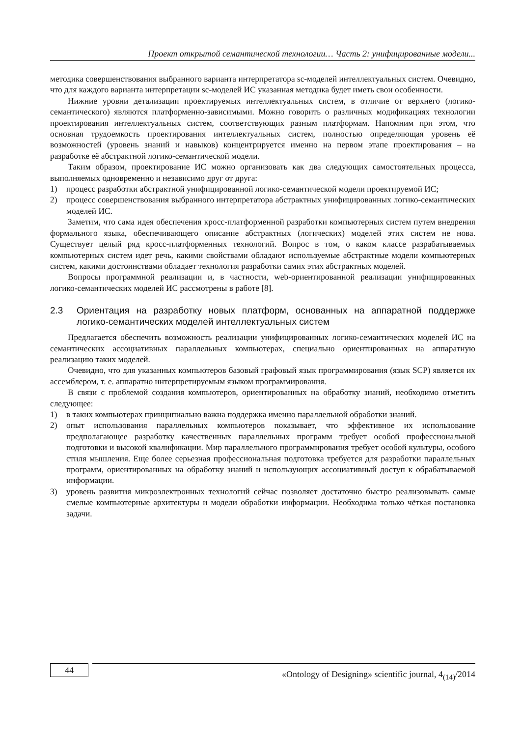Проект открытой семантической технологии… Часть 2: унифицированные модели...
методика совершенствования выбранного варианта интерпретатора sc-моделей интеллектуальных систем. Очевидно, что для каждого варианта интерпретации sc-моделей ИС указанная методика будет иметь свои особенности.
Нижние уровни детализации проектируемых интеллектуальных систем, в отличие от верхнего (логико-семантического) являются платформенно-зависимыми. Можно говорить о различных модификациях технологии проектирования интеллектуальных систем, соответствующих разным платформам. Напомним при этом, что основная трудоемкость проектирования интеллектуальных систем, полностью определяющая уровень её возможностей (уровень знаний и навыков) концентрируется именно на первом этапе проектирования – на разработке её абстрактной логико-семантической модели.
Таким образом, проектирование ИС можно организовать как два следующих самостоятельных процесса, выполняемых одновременно и независимо друг от друга:
1) процесс разработки абстрактной унифицированной логико-семантической модели проектируемой ИС;
2) процесс совершенствования выбранного интерпретатора абстрактных унифицированных логико-семантических моделей ИС.
Заметим, что сама идея обеспечения кросс-платформенной разработки компьютерных систем путем внедрения формального языка, обеспечивающего описание абстрактных (логических) моделей этих систем не нова. Существует целый ряд кросс-платформенных технологий. Вопрос в том, о каком классе разрабатываемых компьютерных систем идет речь, какими свойствами обладают используемые абстрактные модели компьютерных систем, какими достоинствами обладает технология разработки самих этих абстрактных моделей.
Вопросы программной реализации и, в частности, web-ориентированной реализации унифицированных логико-семантических моделей ИС рассмотрены в работе [8].
2.3 Ориентация на разработку новых платформ, основанных на аппаратной поддержке логико-семантических моделей интеллектуальных систем
Предлагается обеспечить возможность реализации унифицированных логико-семантических моделей ИС на семантических ассоциативных параллельных компьютерах, специально ориентированных на аппаратную реализацию таких моделей.
Очевидно, что для указанных компьютеров базовый графовый язык программирования (язык SCP) является их ассемблером, т. е. аппаратно интерпретируемым языком программирования.
В связи с проблемой создания компьютеров, ориентированных на обработку знаний, необходимо отметить следующее:
1) в таких компьютерах принципиально важна поддержка именно параллельной обработки знаний.
2) опыт использования параллельных компьютеров показывает, что эффективное их использование предполагающее разработку качественных параллельных программ требует особой профессиональной подготовки и высокой квалификации. Мир параллельного программирования требует особой культуры, особого стиля мышления. Еще более серьезная профессиональная подготовка требуется для разработки параллельных программ, ориентированных на обработку знаний и использующих ассоциативный доступ к обрабатываемой информации.
3) уровень развития микроэлектронных технологий сейчас позволяет достаточно быстро реализовывать самые смелые компьютерные архитектуры и модели обработки информации. Необходима только чёткая постановка задачи.
44
«Ontology of Designing» scientific journal, 4<sub>(14)</sub>/2014